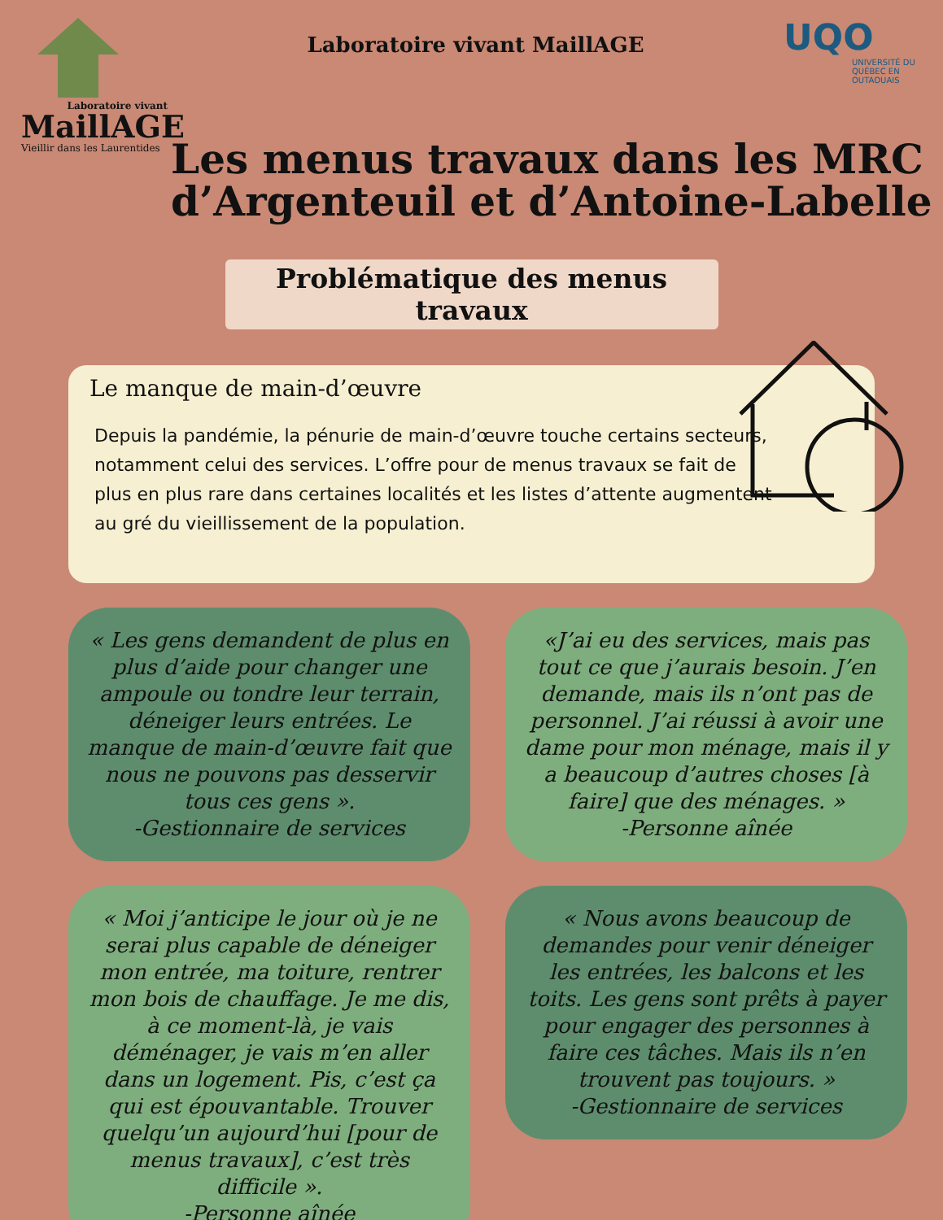Laboratoire vivant
MaillAGE
Vieillir dans les Laurentides
Laboratoire vivant MaillAGE
UQO
UNIVERSITÉ DU QUÉBEC EN OUTAOUAIS
Les menus travaux dans les MRC d’Argenteuil et d’Antoine-Labelle
Problématique des menus travaux
Le manque de main-d’œuvre
Depuis la pandémie, la pénurie de main-d’œuvre touche certains secteurs, notamment celui des services. L’offre pour de menus travaux se fait de plus en plus rare dans certaines localités et les listes d’attente augmentent au gré du vieillissement de la population.
« Les gens demandent de plus en plus d’aide pour changer une ampoule ou tondre leur terrain, déneiger leurs entrées. Le manque de main-d’œuvre fait que nous ne pouvons pas desservir tous ces gens ».
-Gestionnaire de services
« Moi j’anticipe le jour où je ne serai plus capable de déneiger mon entrée, ma toiture, rentrer mon bois de chauffage. Je me dis, à ce moment-là, je vais déménager, je vais m’en aller dans un logement. Pis, c’est ça qui est épouvantable. Trouver quelqu’un aujourd’hui [pour de menus travaux], c’est très difficile ».
-Personne aînée
«J’ai eu des services, mais pas tout ce que j’aurais besoin. J’en demande, mais ils n’ont pas de personnel. J’ai réussi à avoir une dame pour mon ménage, mais il y a beaucoup d’autres choses [à faire] que des ménages. »
-Personne aînée
« Nous avons beaucoup de demandes pour venir déneiger les entrées, les balcons et les toits. Les gens sont prêts à payer pour engager des personnes à faire ces tâches. Mais ils n’en trouvent pas toujours. »
-Gestionnaire de services